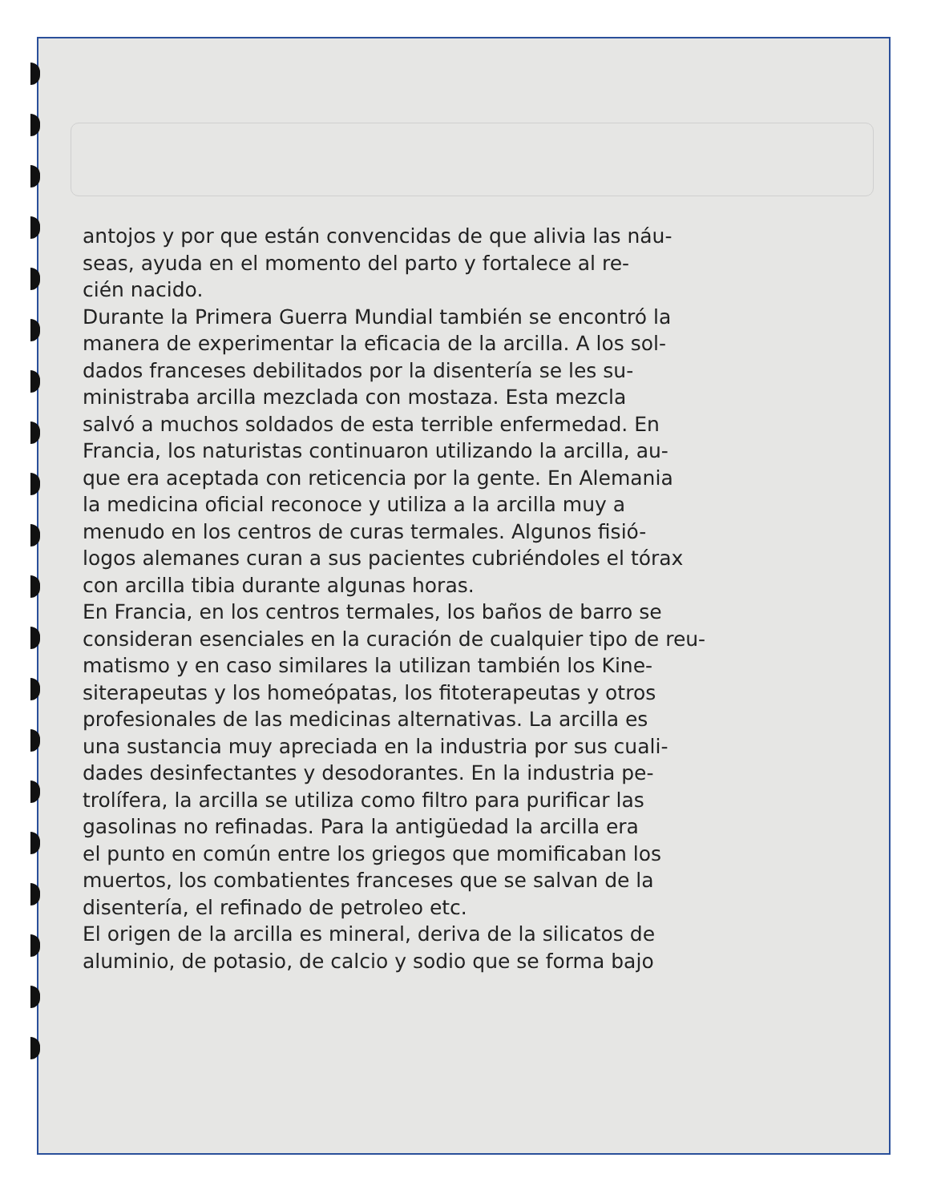antojos y por que están convencidas de que alivia las náu-
seas, ayuda en el momento del parto y fortalece al re-
cién nacido.
Durante la Primera Guerra Mundial también se encontró la
manera de experimentar la eficacia de la arcilla. A los sol-
dados franceses debilitados por la disentería se les su-
ministraba arcilla mezclada con mostaza. Esta mezcla
salvó a muchos soldados de esta terrible enfermedad. En
Francia, los naturistas continuaron utilizando la arcilla, au-
que era aceptada con reticencia por la gente. En Alemania
la medicina oficial reconoce y utiliza a la arcilla muy a
menudo en los centros de curas termales. Algunos fisió-
logos alemanes curan a sus pacientes cubriéndoles el tórax
con arcilla tibia durante algunas horas.
En Francia, en los centros termales, los baños de barro se
consideran esenciales en la curación de cualquier tipo de reu-
matismo y en caso similares la utilizan también los Kine-
siterapeutas y los homeópatas, los fitoterapeutas y otros
profesionales de las medicinas alternativas. La arcilla es
una sustancia muy apreciada en la industria por sus cuali-
dades desinfectantes y desodorantes. En la industria pe-
trolífera, la arcilla se utiliza como filtro para purificar las
gasolinas no refinadas. Para la antigüedad la arcilla era
el punto en común entre los griegos que momificaban los
muertos, los combatientes franceses que se salvan de la
disentería, el refinado de petroleo etc.
El origen de la arcilla es mineral, deriva de la silicatos de
aluminio, de potasio, de calcio y sodio que se forma bajo